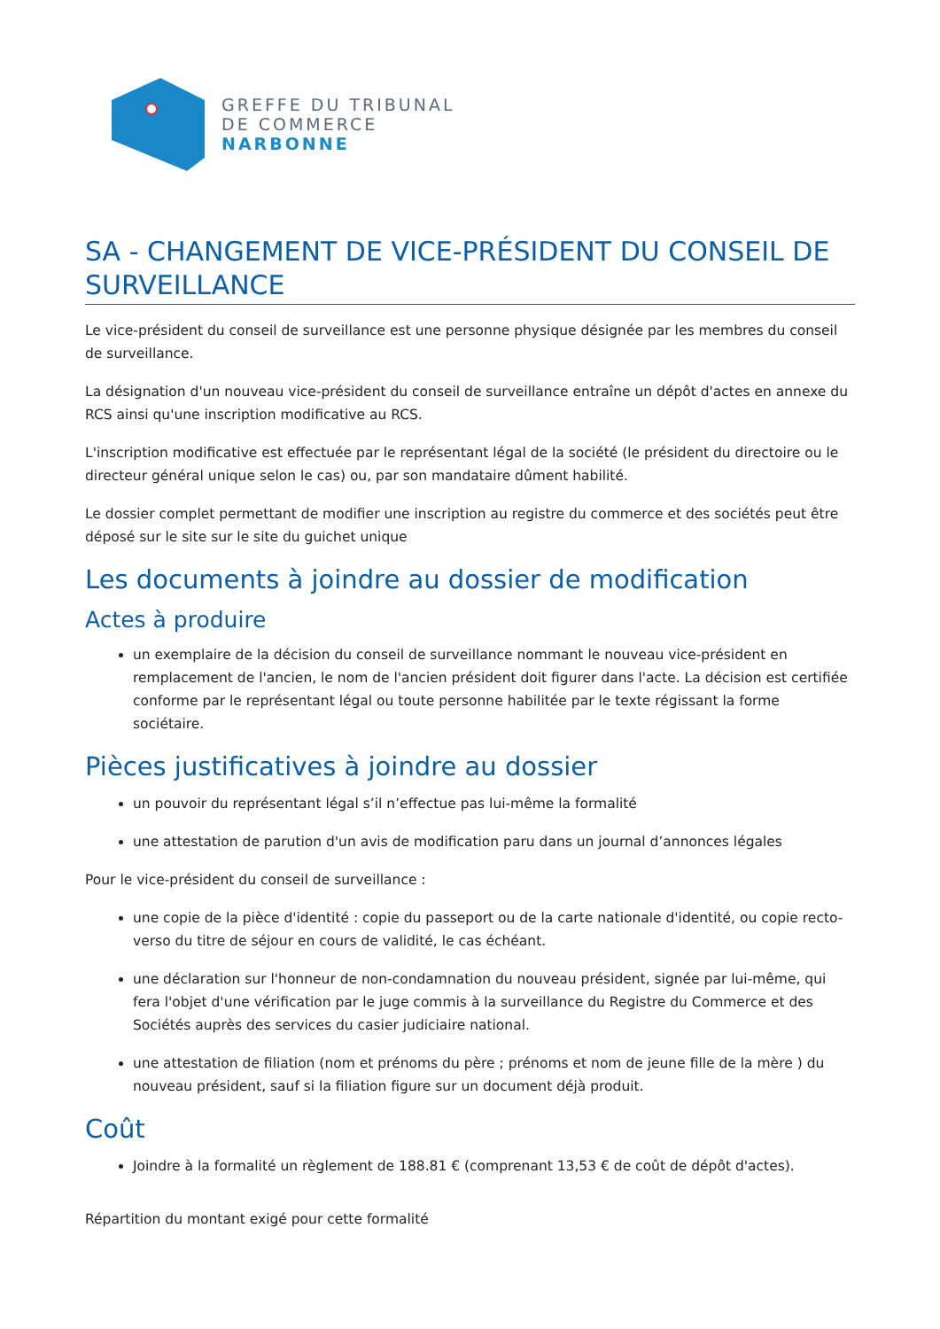GREFFE DU TRIBUNAL
DE COMMERCE
NARBONNE
SA - CHANGEMENT DE VICE-PRÉSIDENT DU CONSEIL DE SURVEILLANCE
Le vice-président du conseil de surveillance est une personne physique désignée par les membres du conseil de surveillance.
La désignation d'un nouveau vice-président du conseil de surveillance entraîne un dépôt d'actes en annexe du RCS ainsi qu'une inscription modificative au RCS.
L'inscription modificative est effectuée par le représentant légal de la société (le président du directoire ou le directeur général unique selon le cas) ou, par son mandataire dûment habilité.
Le dossier complet permettant de modifier une inscription au registre du commerce et des sociétés peut être déposé sur le site sur le site du guichet unique
Les documents à joindre au dossier de modification
Actes à produire
un exemplaire de la décision du conseil de surveillance nommant le nouveau vice-président en remplacement de l'ancien, le nom de l'ancien président doit figurer dans l'acte. La décision est certifiée conforme par le représentant légal ou toute personne habilitée par le texte régissant la forme sociétaire.
Pièces justificatives à joindre au dossier
un pouvoir du représentant légal s’il n’effectue pas lui-même la formalité
une attestation de parution d'un avis de modification paru dans un journal d’annonces légales
Pour le vice-président du conseil de surveillance :
une copie de la pièce d'identité : copie du passeport ou de la carte nationale d'identité, ou copie recto-verso du titre de séjour en cours de validité, le cas échéant.
une déclaration sur l'honneur de non-condamnation du nouveau président, signée par lui-même, qui fera l'objet d'une vérification par le juge commis à la surveillance du Registre du Commerce et des Sociétés auprès des services du casier judiciaire national.
une attestation de filiation (nom et prénoms du père ; prénoms et nom de jeune fille de la mère ) du nouveau président, sauf si la filiation figure sur un document déjà produit.
Coût
Joindre à la formalité un règlement de 188.81 € (comprenant 13,53 € de coût de dépôt d'actes).
Répartition du montant exigé pour cette formalité